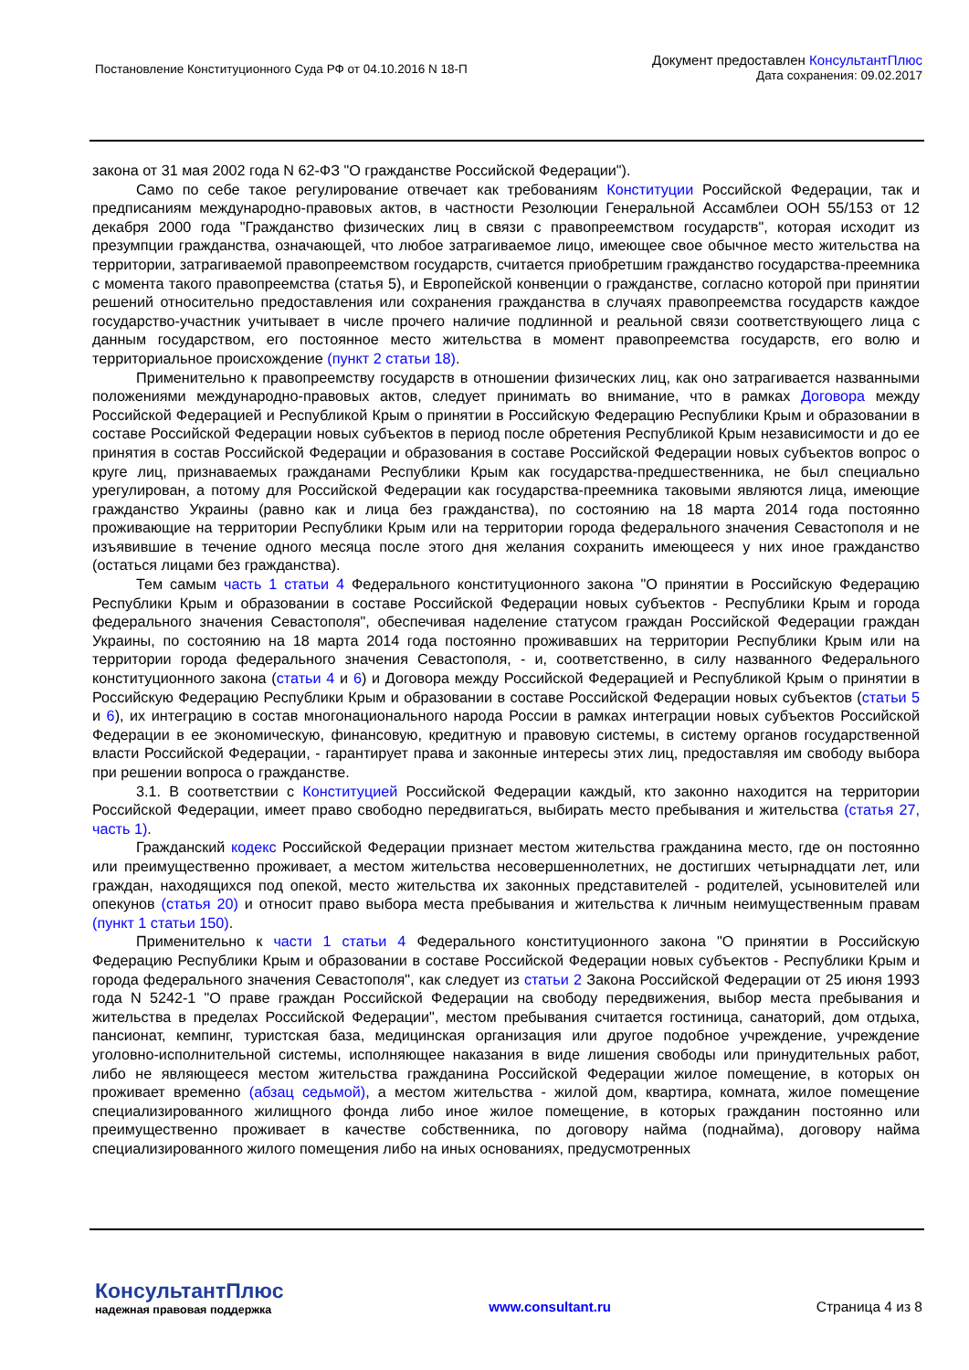Постановление Конституционного Суда РФ от 04.10.2016 N 18-П
Документ предоставлен КонсультантПлюс
Дата сохранения: 09.02.2017
закона от 31 мая 2002 года N 62-ФЗ "О гражданстве Российской Федерации").
Само по себе такое регулирование отвечает как требованиям Конституции Российской Федерации, так и предписаниям международно-правовых актов, в частности Резолюции Генеральной Ассамблеи ООН 55/153 от 12 декабря 2000 года "Гражданство физических лиц в связи с правопреемством государств", которая исходит из презумпции гражданства, означающей, что любое затрагиваемое лицо, имеющее свое обычное место жительства на территории, затрагиваемой правопреемством государств, считается приобретшим гражданство государства-преемника с момента такого правопреемства (статья 5), и Европейской конвенции о гражданстве, согласно которой при принятии решений относительно предоставления или сохранения гражданства в случаях правопреемства государств каждое государство-участник учитывает в числе прочего наличие подлинной и реальной связи соответствующего лица с данным государством, его постоянное место жительства в момент правопреемства государств, его волю и территориальное происхождение (пункт 2 статьи 18).
Применительно к правопреемству государств в отношении физических лиц, как оно затрагивается названными положениями международно-правовых актов, следует принимать во внимание, что в рамках Договора между Российской Федерацией и Республикой Крым о принятии в Российскую Федерацию Республики Крым и образовании в составе Российской Федерации новых субъектов в период после обретения Республикой Крым независимости и до ее принятия в состав Российской Федерации и образования в составе Российской Федерации новых субъектов вопрос о круге лиц, признаваемых гражданами Республики Крым как государства-предшественника, не был специально урегулирован, а потому для Российской Федерации как государства-преемника таковыми являются лица, имеющие гражданство Украины (равно как и лица без гражданства), по состоянию на 18 марта 2014 года постоянно проживающие на территории Республики Крым или на территории города федерального значения Севастополя и не изъявившие в течение одного месяца после этого дня желания сохранить имеющееся у них иное гражданство (остаться лицами без гражданства).
Тем самым часть 1 статьи 4 Федерального конституционного закона "О принятии в Российскую Федерацию Республики Крым и образовании в составе Российской Федерации новых субъектов - Республики Крым и города федерального значения Севастополя", обеспечивая наделение статусом граждан Российской Федерации граждан Украины, по состоянию на 18 марта 2014 года постоянно проживавших на территории Республики Крым или на территории города федерального значения Севастополя, - и, соответственно, в силу названного Федерального конституционного закона (статьи 4 и 6) и Договора между Российской Федерацией и Республикой Крым о принятии в Российскую Федерацию Республики Крым и образовании в составе Российской Федерации новых субъектов (статьи 5 и 6), их интеграцию в состав многонационального народа России в рамках интеграции новых субъектов Российской Федерации в ее экономическую, финансовую, кредитную и правовую системы, в систему органов государственной власти Российской Федерации, - гарантирует права и законные интересы этих лиц, предоставляя им свободу выбора при решении вопроса о гражданстве.
3.1. В соответствии с Конституцией Российской Федерации каждый, кто законно находится на территории Российской Федерации, имеет право свободно передвигаться, выбирать место пребывания и жительства (статья 27, часть 1).
Гражданский кодекс Российской Федерации признает местом жительства гражданина место, где он постоянно или преимущественно проживает, а местом жительства несовершеннолетних, не достигших четырнадцати лет, или граждан, находящихся под опекой, место жительства их законных представителей - родителей, усыновителей или опекунов (статья 20) и относит право выбора места пребывания и жительства к личным неимущественным правам (пункт 1 статьи 150).
Применительно к части 1 статьи 4 Федерального конституционного закона "О принятии в Российскую Федерацию Республики Крым и образовании в составе Российской Федерации новых субъектов - Республики Крым и города федерального значения Севастополя", как следует из статьи 2 Закона Российской Федерации от 25 июня 1993 года N 5242-1 "О праве граждан Российской Федерации на свободу передвижения, выбор места пребывания и жительства в пределах Российской Федерации", местом пребывания считается гостиница, санаторий, дом отдыха, пансионат, кемпинг, туристская база, медицинская организация или другое подобное учреждение, учреждение уголовно-исполнительной системы, исполняющее наказания в виде лишения свободы или принудительных работ, либо не являющееся местом жительства гражданина Российской Федерации жилое помещение, в которых он проживает временно (абзац седьмой), а местом жительства - жилой дом, квартира, комната, жилое помещение специализированного жилищного фонда либо иное жилое помещение, в которых гражданин постоянно или преимущественно проживает в качестве собственника, по договору найма (поднайма), договору найма специализированного жилого помещения либо на иных основаниях, предусмотренных
КонсультантПлюс
надежная правовая поддержка
www.consultant.ru Страница 4 из 8